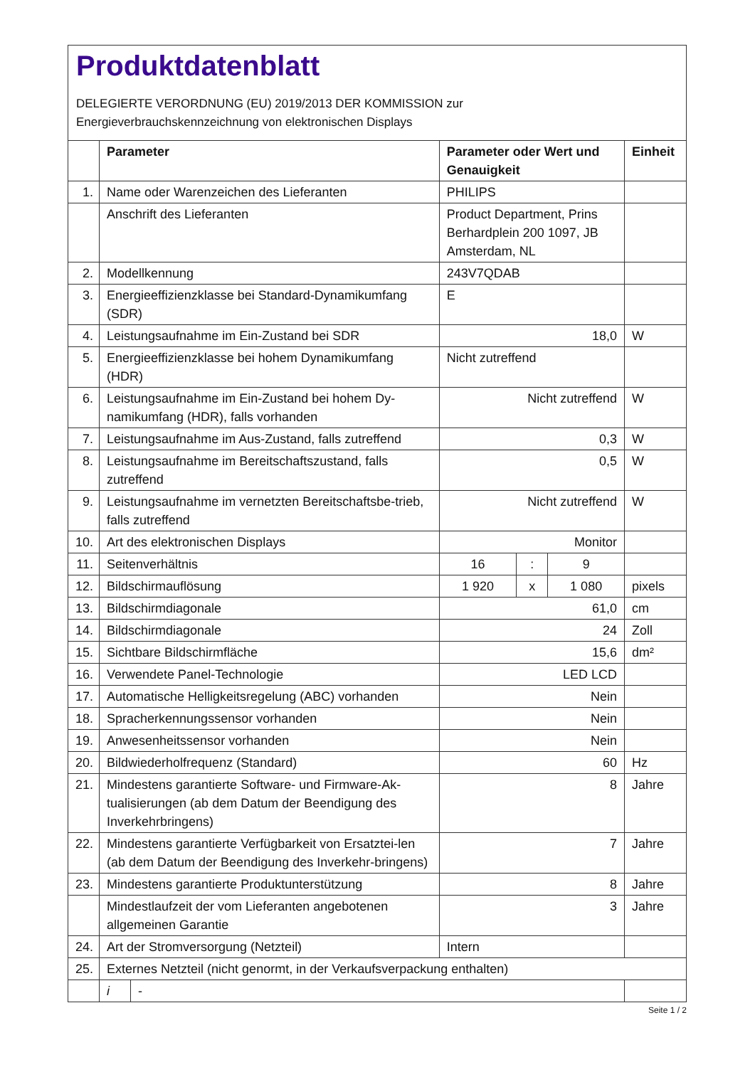Produktdatenblatt
DELEGIERTE VERORDNUNG (EU) 2019/2013 DER KOMMISSION zur
Energieverbrauchskennzeichnung von elektronischen Displays
| | Parameter | | Parameter oder Wert und Genauigkeit | | | Einheit |
| --- | --- | --- | --- | --- | --- | --- |
| 1. | Name oder Warenzeichen des Lieferanten | | PHILIPS | | | |
| | Anschrift des Lieferanten | | Product Department, Prins Berhardplein 200 1097, JB Amsterdam, NL | | | |
| 2. | Modellkennung | | 243V7QDAB | | | |
| 3. | Energieeffizienzklasse bei Standard-Dynamikumfang (SDR) | | E | | | |
| 4. | Leistungsaufnahme im Ein-Zustand bei SDR | | 18,0 | | | W |
| 5. | Energieeffizienzklasse bei hohem Dynamikumfang (HDR) | | Nicht zutreffend | | | |
| 6. | Leistungsaufnahme im Ein-Zustand bei hohem Dy-namikumfang (HDR), falls vorhanden | | Nicht zutreffend | | | W |
| 7. | Leistungsaufnahme im Aus-Zustand, falls zutreffend | | 0,3 | | | W |
| 8. | Leistungsaufnahme im Bereitschaftszustand, falls zutreffend | | 0,5 | | | W |
| 9. | Leistungsaufnahme im vernetzten Bereitschaftsbe-trieb, falls zutreffend | | Nicht zutreffend | | | W |
| 10. | Art des elektronischen Displays | | Monitor | | | |
| 11. | Seitenverhältnis | | 16 | : | 9 | |
| 12. | Bildschirmauflösung | | 1 920 | x | 1 080 | pixels |
| 13. | Bildschirmdiagonale | | 61,0 | | | cm |
| 14. | Bildschirmdiagonale | | 24 | | | Zoll |
| 15. | Sichtbare Bildschirmfläche | | 15,6 | | | dm² |
| 16. | Verwendete Panel-Technologie | | LED LCD | | | |
| 17. | Automatische Helligkeitsregelung (ABC) vorhanden | | Nein | | | |
| 18. | Spracherkennungssensor vorhanden | | Nein | | | |
| 19. | Anwesenheitssensor vorhanden | | Nein | | | |
| 20. | Bildwiederholfrequenz (Standard) | | 60 | | | Hz |
| 21. | Mindestens garantierte Software- und Firmware-Ak-tualisierungen (ab dem Datum der Beendigung des Inverkehrbringens) | | 8 | | | Jahre |
| 22. | Mindestens garantierte Verfügbarkeit von Ersatztei-len (ab dem Datum der Beendigung des Inverkehr-bringens) | | 7 | | | Jahre |
| 23. | Mindestens garantierte Produktunterstützung | | 8 | | | Jahre |
| | Mindestlaufzeit der vom Lieferanten angebotenen allgemeinen Garantie | | 3 | | | Jahre |
| 24. | Art der Stromversorgung (Netzteil) | | Intern | | | |
| 25. | Externes Netzteil (nicht genormt, in der Verkaufsverpackung enthalten) | | | | | |
| | i | - | | | | |
Seite 1 / 2